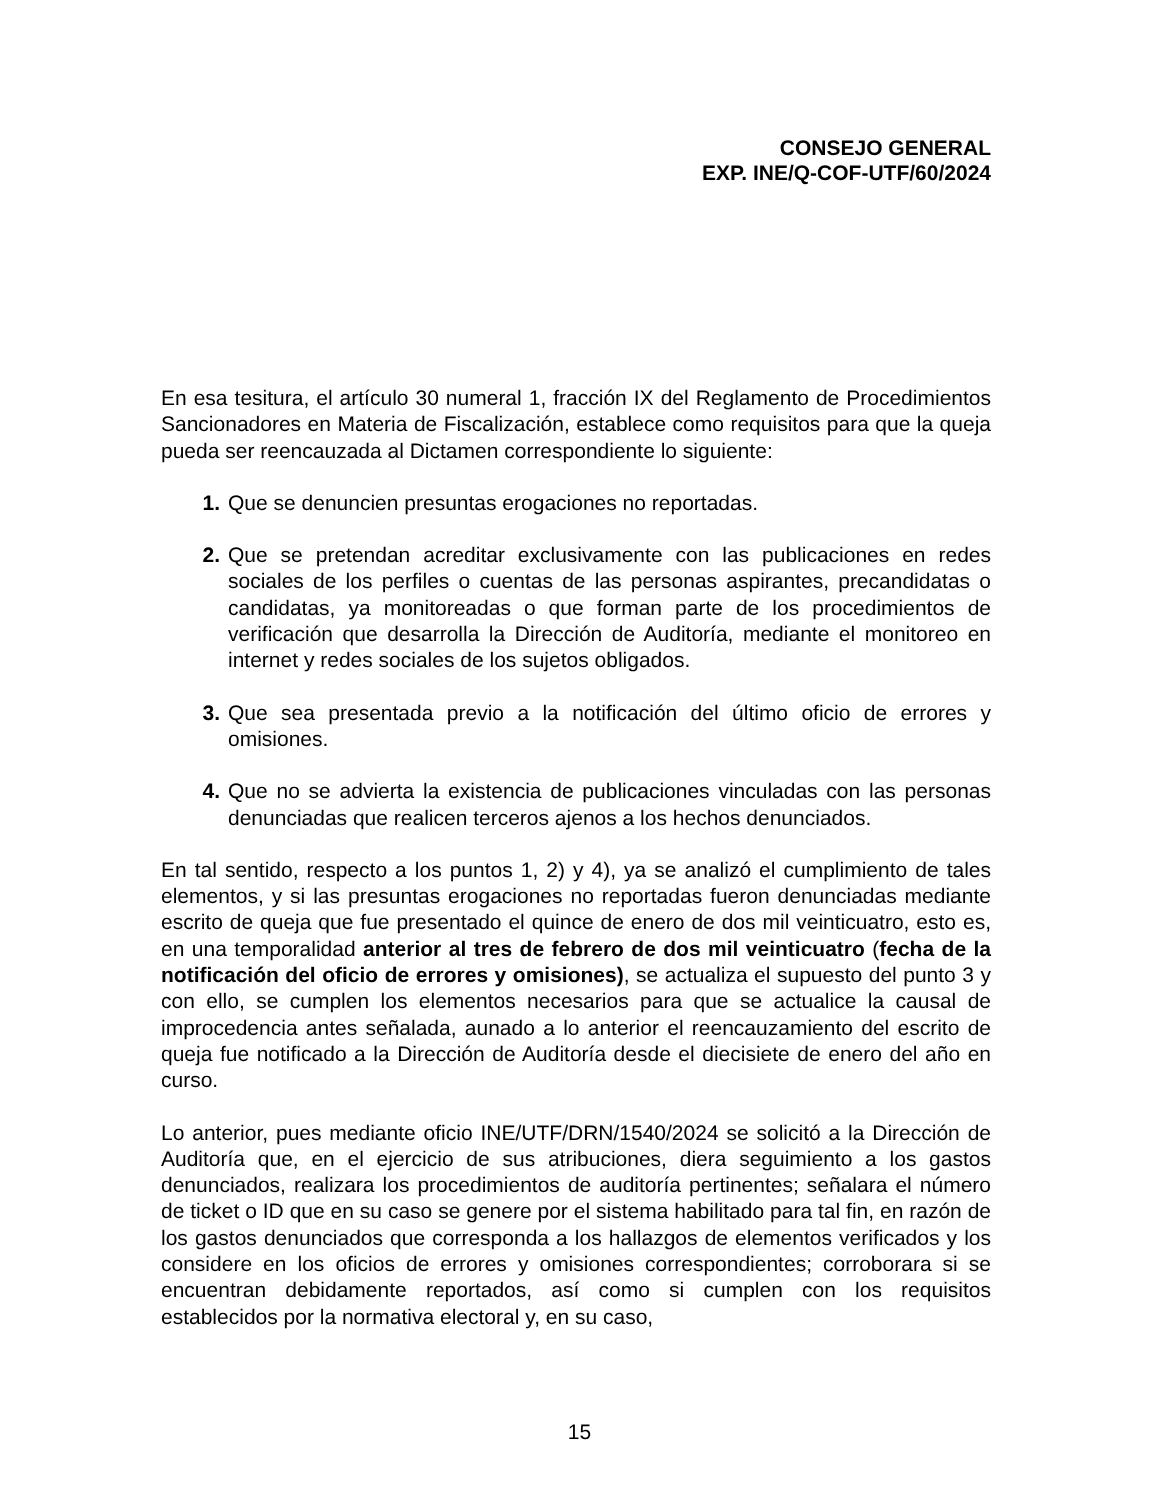CONSEJO GENERAL
EXP. INE/Q-COF-UTF/60/2024
En esa tesitura, el artículo 30 numeral 1, fracción IX del Reglamento de Procedimientos Sancionadores en Materia de Fiscalización, establece como requisitos para que la queja pueda ser reencauzada al Dictamen correspondiente lo siguiente:
1. Que se denuncien presuntas erogaciones no reportadas.
2. Que se pretendan acreditar exclusivamente con las publicaciones en redes sociales de los perfiles o cuentas de las personas aspirantes, precandidatas o candidatas, ya monitoreadas o que forman parte de los procedimientos de verificación que desarrolla la Dirección de Auditoría, mediante el monitoreo en internet y redes sociales de los sujetos obligados.
3. Que sea presentada previo a la notificación del último oficio de errores y omisiones.
4. Que no se advierta la existencia de publicaciones vinculadas con las personas denunciadas que realicen terceros ajenos a los hechos denunciados.
En tal sentido, respecto a los puntos 1, 2) y 4), ya se analizó el cumplimiento de tales elementos, y si las presuntas erogaciones no reportadas fueron denunciadas mediante escrito de queja que fue presentado el quince de enero de dos mil veinticuatro, esto es, en una temporalidad anterior al tres de febrero de dos mil veinticuatro (fecha de la notificación del oficio de errores y omisiones), se actualiza el supuesto del punto 3 y con ello, se cumplen los elementos necesarios para que se actualice la causal de improcedencia antes señalada, aunado a lo anterior el reencauzamiento del escrito de queja fue notificado a la Dirección de Auditoría desde el diecisiete de enero del año en curso.
Lo anterior, pues mediante oficio INE/UTF/DRN/1540/2024 se solicitó a la Dirección de Auditoría que, en el ejercicio de sus atribuciones, diera seguimiento a los gastos denunciados, realizara los procedimientos de auditoría pertinentes; señalara el número de ticket o ID que en su caso se genere por el sistema habilitado para tal fin, en razón de los gastos denunciados que corresponda a los hallazgos de elementos verificados y los considere en los oficios de errores y omisiones correspondientes; corroborara si se encuentran debidamente reportados, así como si cumplen con los requisitos establecidos por la normativa electoral y, en su caso,
15